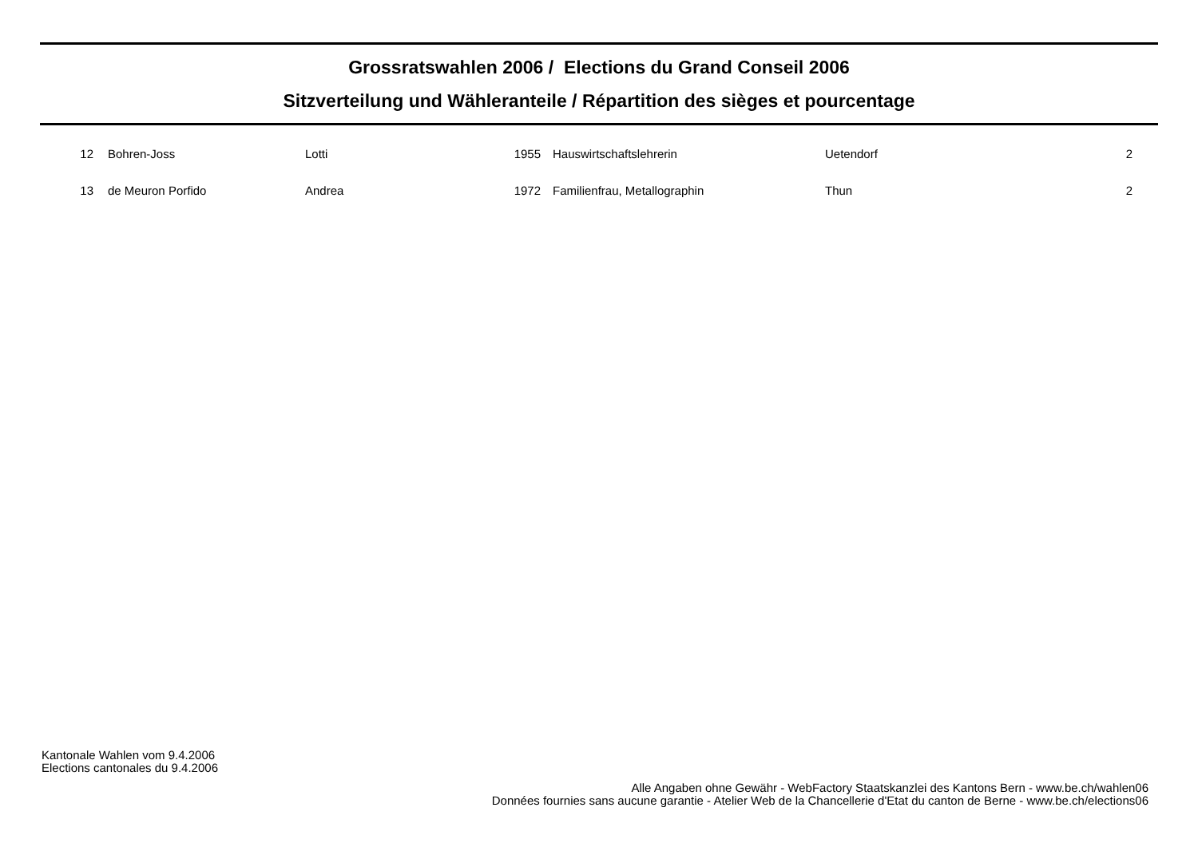Grossratswahlen 2006 / Elections du Grand Conseil 2006
Sitzverteilung und Wähleranteile / Répartition des sièges et pourcentage
| 12 | Bohren-Joss | Lotti | 1955 | Hauswirtschaftslehrerin | Uetendorf | 2 |
| 13 | de Meuron Porfido | Andrea | 1972 | Familienfrau, Metallographin | Thun | 2 |
Kantonale Wahlen vom 9.4.2006
Elections cantonales du 9.4.2006
Alle Angaben ohne Gewähr - WebFactory Staatskanzlei des Kantons Bern - www.be.ch/wahlen06
Données fournies sans aucune garantie - Atelier Web de la Chancellerie d'Etat du canton de Berne - www.be.ch/elections06